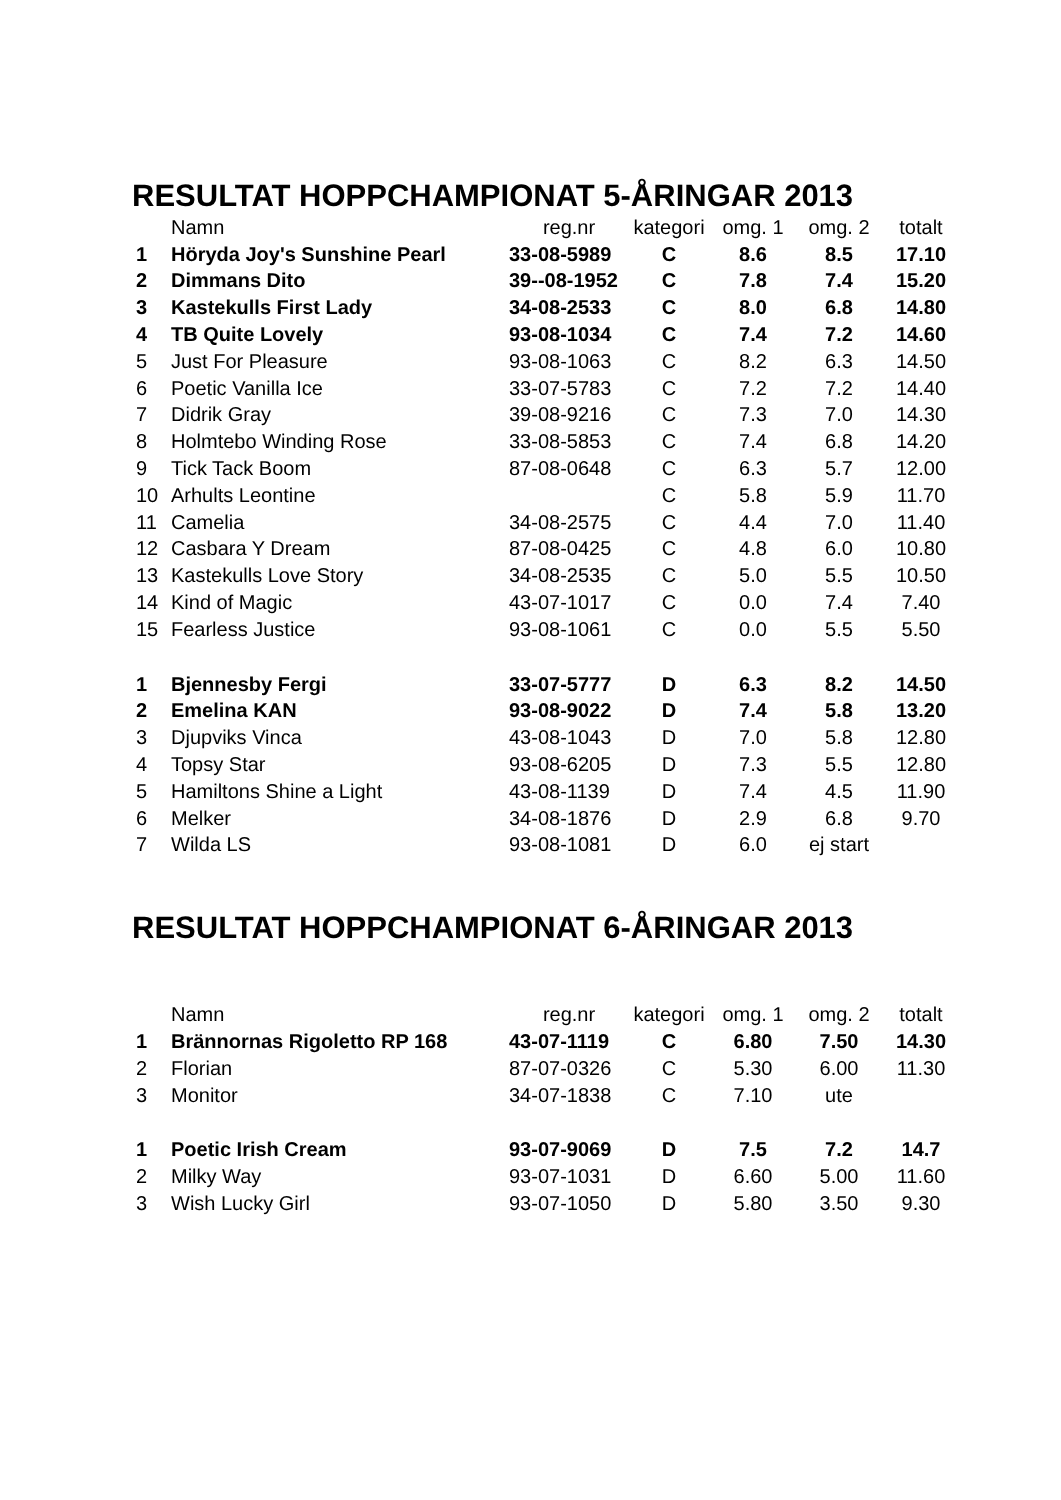RESULTAT HOPPCHAMPIONAT 5-ÅRINGAR 2013
| | Namn | reg.nr | kategori | omg. 1 | omg. 2 | totalt |
| --- | --- | --- | --- | --- | --- | --- |
| 1 | Höryda Joy's Sunshine Pearl | 33-08-5989 | C | 8.6 | 8.5 | 17.10 |
| 2 | Dimmans Dito | 39--08-1952 | C | 7.8 | 7.4 | 15.20 |
| 3 | Kastekulls First Lady | 34-08-2533 | C | 8.0 | 6.8 | 14.80 |
| 4 | TB Quite Lovely | 93-08-1034 | C | 7.4 | 7.2 | 14.60 |
| 5 | Just For Pleasure | 93-08-1063 | C | 8.2 | 6.3 | 14.50 |
| 6 | Poetic Vanilla Ice | 33-07-5783 | C | 7.2 | 7.2 | 14.40 |
| 7 | Didrik Gray | 39-08-9216 | C | 7.3 | 7.0 | 14.30 |
| 8 | Holmtebo Winding Rose | 33-08-5853 | C | 7.4 | 6.8 | 14.20 |
| 9 | Tick Tack Boom | 87-08-0648 | C | 6.3 | 5.7 | 12.00 |
| 10 | Arhults Leontine | | C | 5.8 | 5.9 | 11.70 |
| 11 | Camelia | 34-08-2575 | C | 4.4 | 7.0 | 11.40 |
| 12 | Casbara Y Dream | 87-08-0425 | C | 4.8 | 6.0 | 10.80 |
| 13 | Kastekulls Love Story | 34-08-2535 | C | 5.0 | 5.5 | 10.50 |
| 14 | Kind of Magic | 43-07-1017 | C | 0.0 | 7.4 | 7.40 |
| 15 | Fearless Justice | 93-08-1061 | C | 0.0 | 5.5 | 5.50 |
| 1 | Bjennesby Fergi | 33-07-5777 | D | 6.3 | 8.2 | 14.50 |
| 2 | Emelina KAN | 93-08-9022 | D | 7.4 | 5.8 | 13.20 |
| 3 | Djupviks Vinca | 43-08-1043 | D | 7.0 | 5.8 | 12.80 |
| 4 | Topsy Star | 93-08-6205 | D | 7.3 | 5.5 | 12.80 |
| 5 | Hamiltons Shine a Light | 43-08-1139 | D | 7.4 | 4.5 | 11.90 |
| 6 | Melker | 34-08-1876 | D | 2.9 | 6.8 | 9.70 |
| 7 | Wilda LS | 93-08-1081 | D | 6.0 | ej start | |
RESULTAT HOPPCHAMPIONAT 6-ÅRINGAR 2013
| | Namn | reg.nr | kategori | omg. 1 | omg. 2 | totalt |
| --- | --- | --- | --- | --- | --- | --- |
| 1 | Brännornas Rigoletto RP 168 | 43-07-1119 | C | 6.80 | 7.50 | 14.30 |
| 2 | Florian | 87-07-0326 | C | 5.30 | 6.00 | 11.30 |
| 3 | Monitor | 34-07-1838 | C | 7.10 | ute | |
| 1 | Poetic Irish Cream | 93-07-9069 | D | 7.5 | 7.2 | 14.7 |
| 2 | Milky Way | 93-07-1031 | D | 6.60 | 5.00 | 11.60 |
| 3 | Wish Lucky Girl | 93-07-1050 | D | 5.80 | 3.50 | 9.30 |